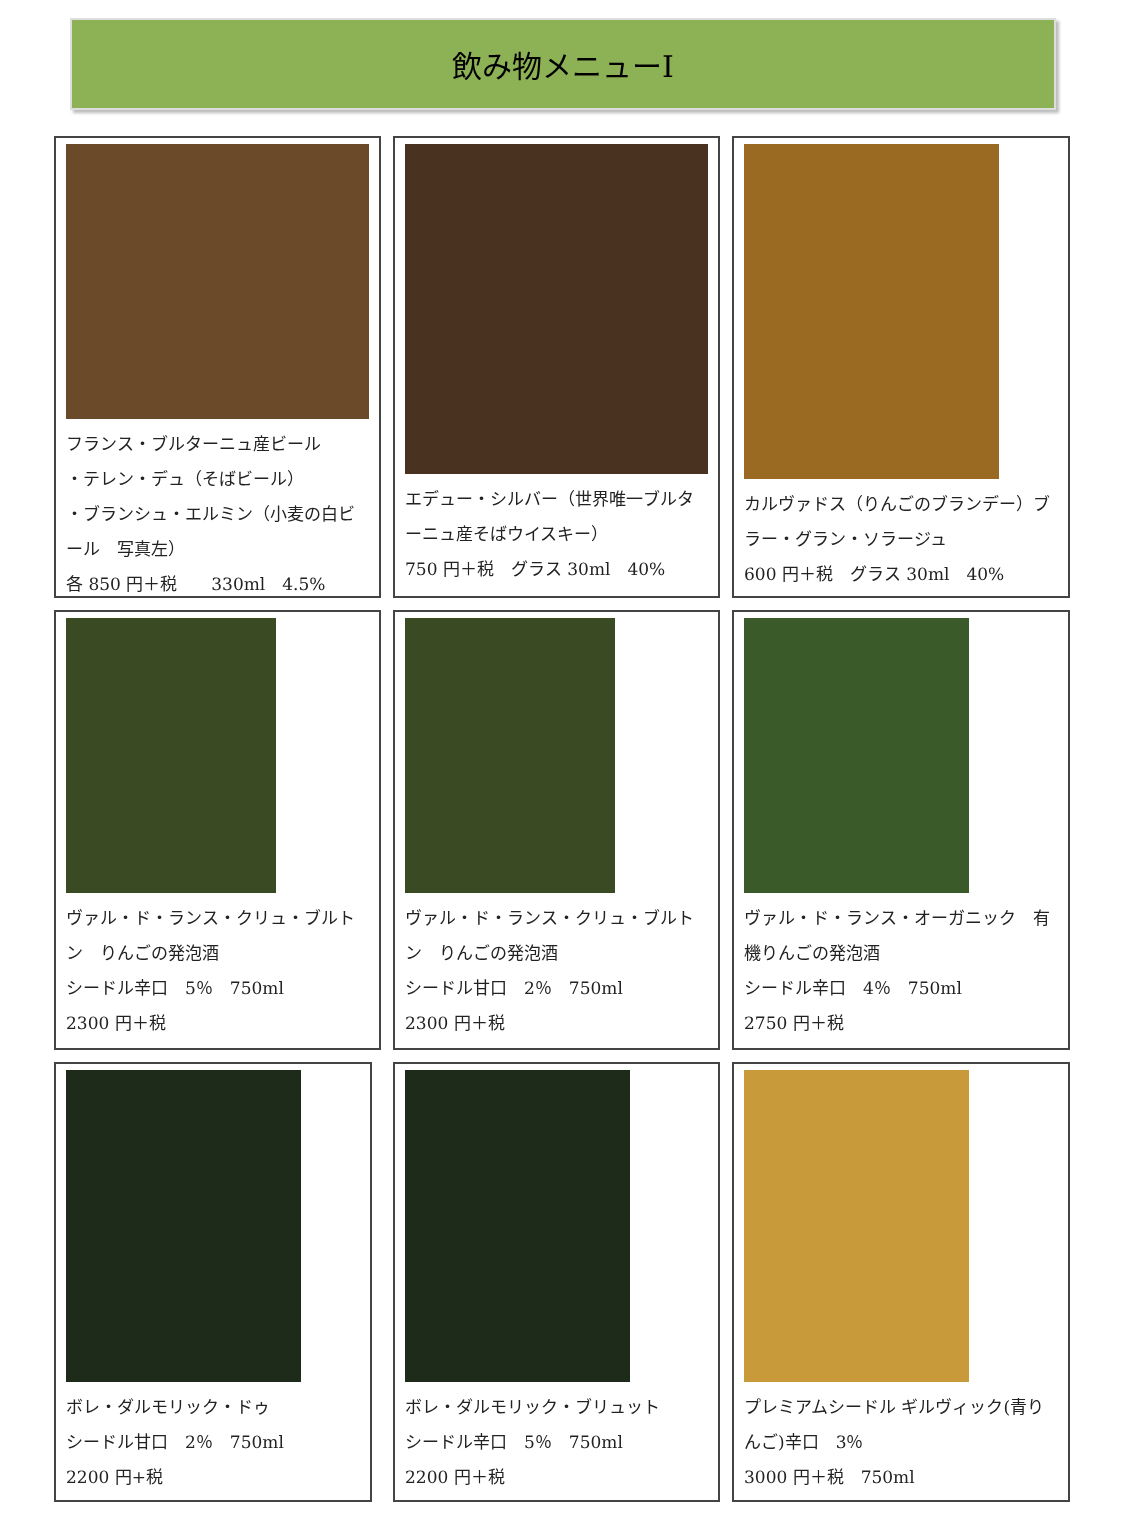飲み物メニューⅠ
フランス・ブルターニュ産ビール
・テレン・デュ（そばビール）
・ブランシュ・エルミン（小麦の白ビール　写真左）
各 850 円＋税　　330ml　4.5%
エデュー・シルバー（世界唯一ブルターニュ産そばウイスキー）
750 円＋税　グラス 30ml　40%
カルヴァドス（りんごのブランデー）ブラー・グラン・ソラージュ
600 円＋税　グラス 30ml　40%
ヴァル・ド・ランス・クリュ・ブルトン　りんごの発泡酒
シードル辛口　5％　750ml
2300 円＋税
ヴァル・ド・ランス・クリュ・ブルトン　りんごの発泡酒
シードル甘口　2％　750ml
2300 円＋税
ヴァル・ド・ランス・オーガニック　有機りんごの発泡酒
シードル辛口　4％　750ml
2750 円＋税
ボレ・ダルモリック・ドゥ
シードル甘口　2％　750ml
2200 円+税
ボレ・ダルモリック・ブリュット
シードル辛口　5％　750ml
2200 円＋税
プレミアムシードル ギルヴィック(青りんご)辛口　3％
3000 円＋税　750ml